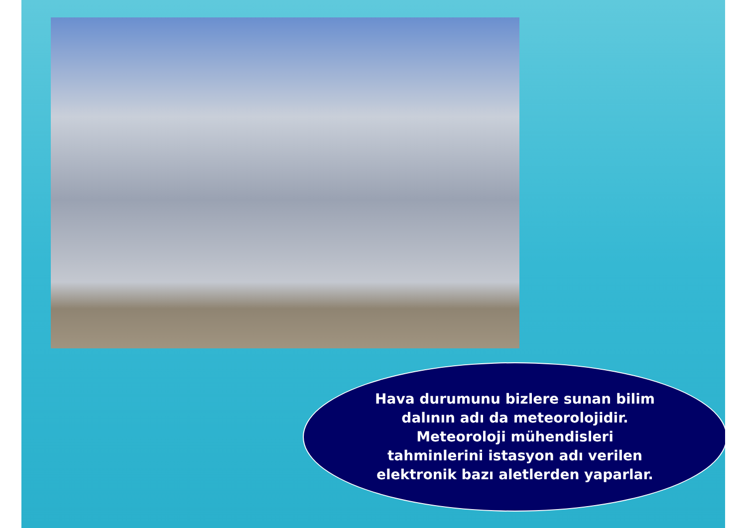Hava durumunu bizlere sunan bilim
dalının adı da meteorolojidir.
Meteoroloji mühendisleri
tahminlerini istasyon adı verilen
elektronik bazı aletlerden yaparlar.